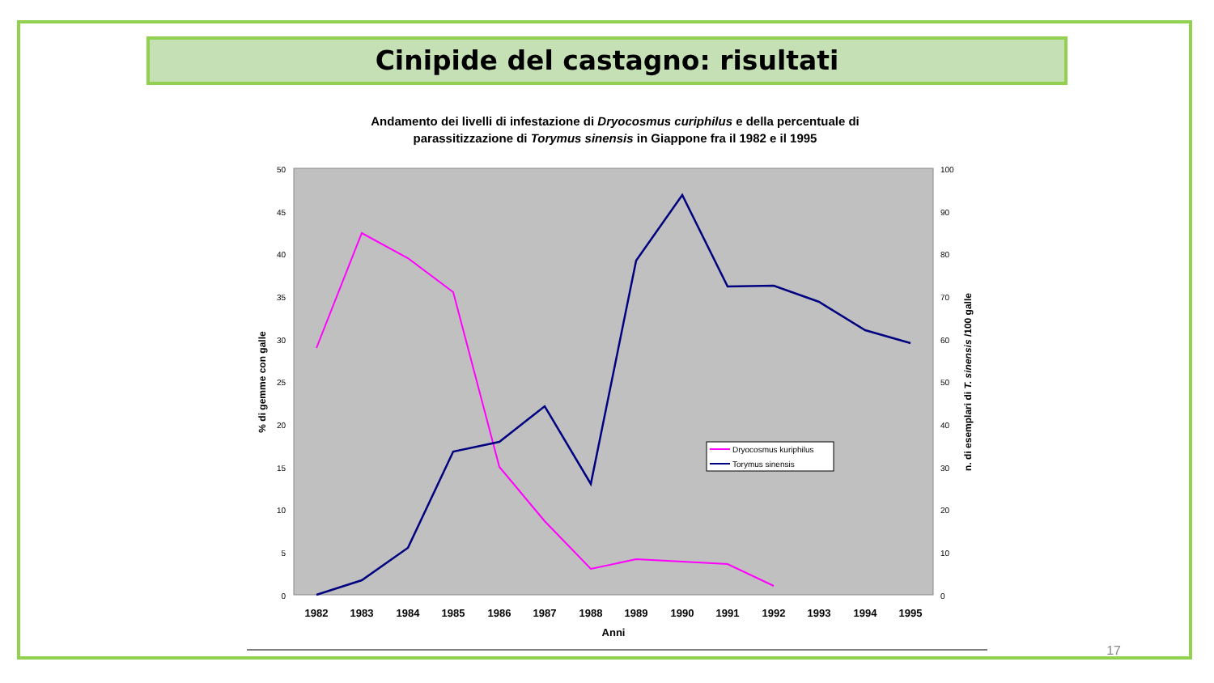Cinipide del castagno: risultati
Andamento dei livelli di infestazione di Dryocosmus curiphilus e della percentuale di
parassitizzazione di Torymus sinensis in Giappone fra il 1982 e il 1995
50
45
40
35
30
25
20
15
10
5
0
100
90
80
70
60
50
40
30
20
10
0
% di gemme con galle
n. di esemplari di T. sinensis /100 galle
1982
1983
1984
1985
1986
1987
1988
1989
1990
1991
1992
1993
1994
1995
Anni
Dryocosmus kuriphilus
Torymus sinensis
17